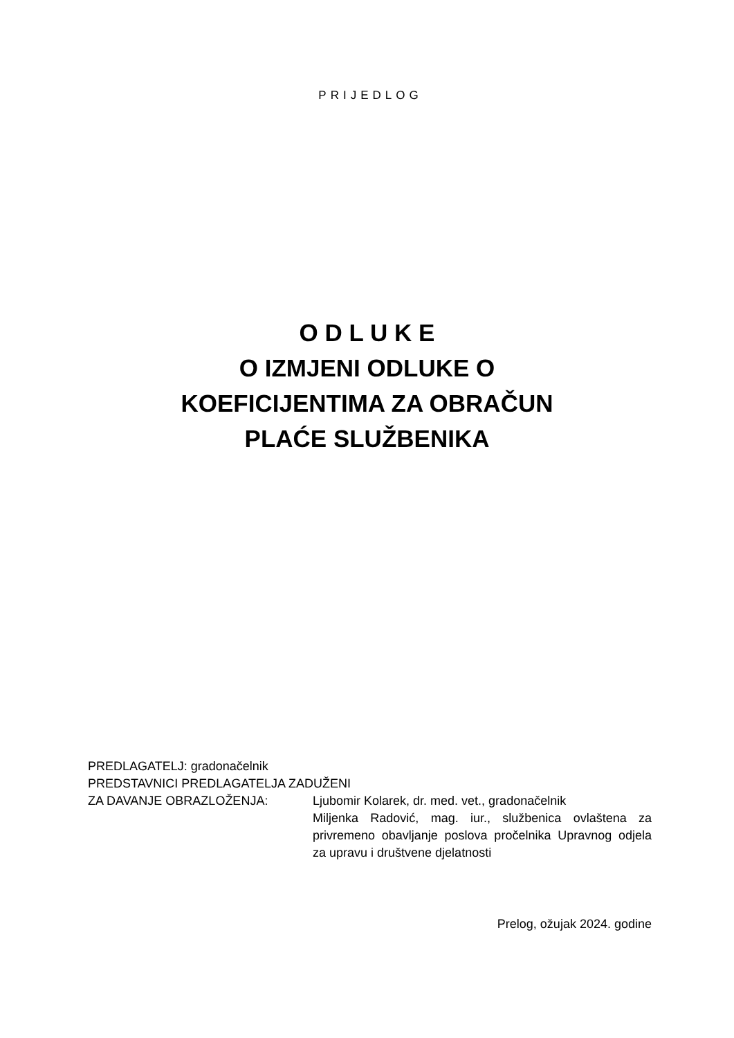PRIJEDLOG
O D L U K E
O IZMJENI ODLUKE O
KOEFICIJENTIMA ZA OBRAČUN
PLAĆE SLUŽBENIKA
PREDLAGATELJ: gradonačelnik
PREDSTAVNICI PREDLAGATELJA ZADUŽENI
ZA DAVANJE OBRAZLOŽENJA: Ljubomir Kolarek, dr. med. vet., gradonačelnik
Miljenka Radović, mag. iur., službenica ovlaštena za privremeno obavljanje poslova pročelnika Upravnog odjela za upravu i društvene djelatnosti
Prelog, ožujak 2024. godine